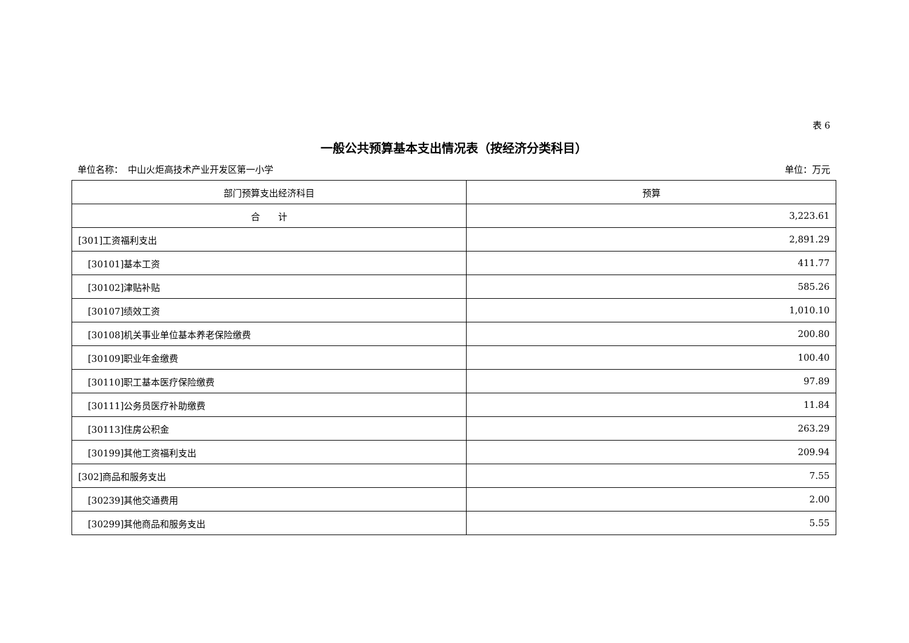表 6
一般公共预算基本支出情况表（按经济分类科目）
单位名称：　中山火炬高技术产业开发区第一小学 单位：万元
| 部门预算支出经济科目 | 预算 |
| --- | --- |
| 合 计 | 3,223.61 |
| [301]工资福利支出 | 2,891.29 |
| [30101]基本工资 | 411.77 |
| [30102]津贴补贴 | 585.26 |
| [30107]绩效工资 | 1,010.10 |
| [30108]机关事业单位基本养老保险缴费 | 200.80 |
| [30109]职业年金缴费 | 100.40 |
| [30110]职工基本医疗保险缴费 | 97.89 |
| [30111]公务员医疗补助缴费 | 11.84 |
| [30113]住房公积金 | 263.29 |
| [30199]其他工资福利支出 | 209.94 |
| [302]商品和服务支出 | 7.55 |
| [30239]其他交通费用 | 2.00 |
| [30299]其他商品和服务支出 | 5.55 |